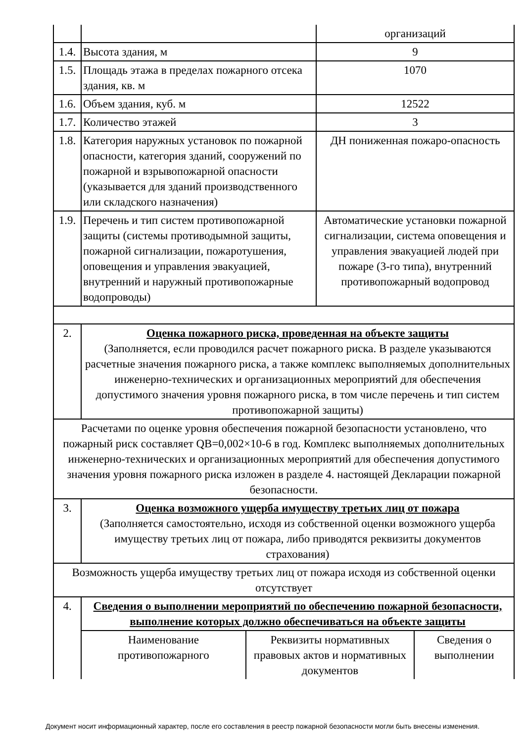| | | организаций |
| 1.4. | Высота здания, м | 9 |
| 1.5. | Площадь этажа в пределах пожарного отсека здания, кв. м | 1070 |
| 1.6. | Объем здания, куб. м | 12522 |
| 1.7. | Количество этажей | 3 |
| 1.8. | Категория наружных установок по пожарной опасности, категория зданий, сооружений по пожарной и взрывопожарной опасности (указывается для зданий производственного или складского назначения) | ДН пониженная пожаро-опасность |
| 1.9. | Перечень и тип систем противопожарной защиты (системы противодымной защиты, пожарной сигнализации, пожаротушения, оповещения и управления эвакуацией, внутренний и наружный противопожарные водопроводы) | Автоматические установки пожарной сигнализации, система оповещения и управления эвакуацией людей при пожаре (3-го типа), внутренний противопожарный водопровод |
| 2. | Оценка пожарного риска, проведенная на объекте защиты (Заполняется, если проводился расчет пожарного риска. В разделе указываются расчетные значения пожарного риска, а также комплекс выполняемых дополнительных инженерно-технических и организационных мероприятий для обеспечения допустимого значения уровня пожарного риска, в том числе перечень и тип систем противопожарной защиты) | |
| Расчетами по оценке уровня обеспечения пожарной безопасности установлено, что пожарный риск составляет QB=0,002×10-6 в год. Комплекс выполняемых дополнительных инженерно-технических и организационных мероприятий для обеспечения допустимого значения уровня пожарного риска изложен в разделе 4. настоящей Декларации пожарной безопасности. | | |
| 3. | Оценка возможного ущерба имуществу третьих лиц от пожара (Заполняется самостоятельно, исходя из собственной оценки возможного ущерба имуществу третьих лиц от пожара, либо приводятся реквизиты документов страхования) | |
| Возможность ущерба имуществу третьих лиц от пожара исходя из собственной оценки отсутствует | | |
| 4. | Сведения о выполнении мероприятий по обеспечению пожарной безопасности, выполнение которых должно обеспечиваться на объекте защиты | |
| | / Наименование противопожарного / Реквизиты нормативных правовых актов и нормативных документов / Сведения о выполнении / | |
Документ носит информационный характер, после его составления в реестр пожарной безопасности могли быть внесены изменения.